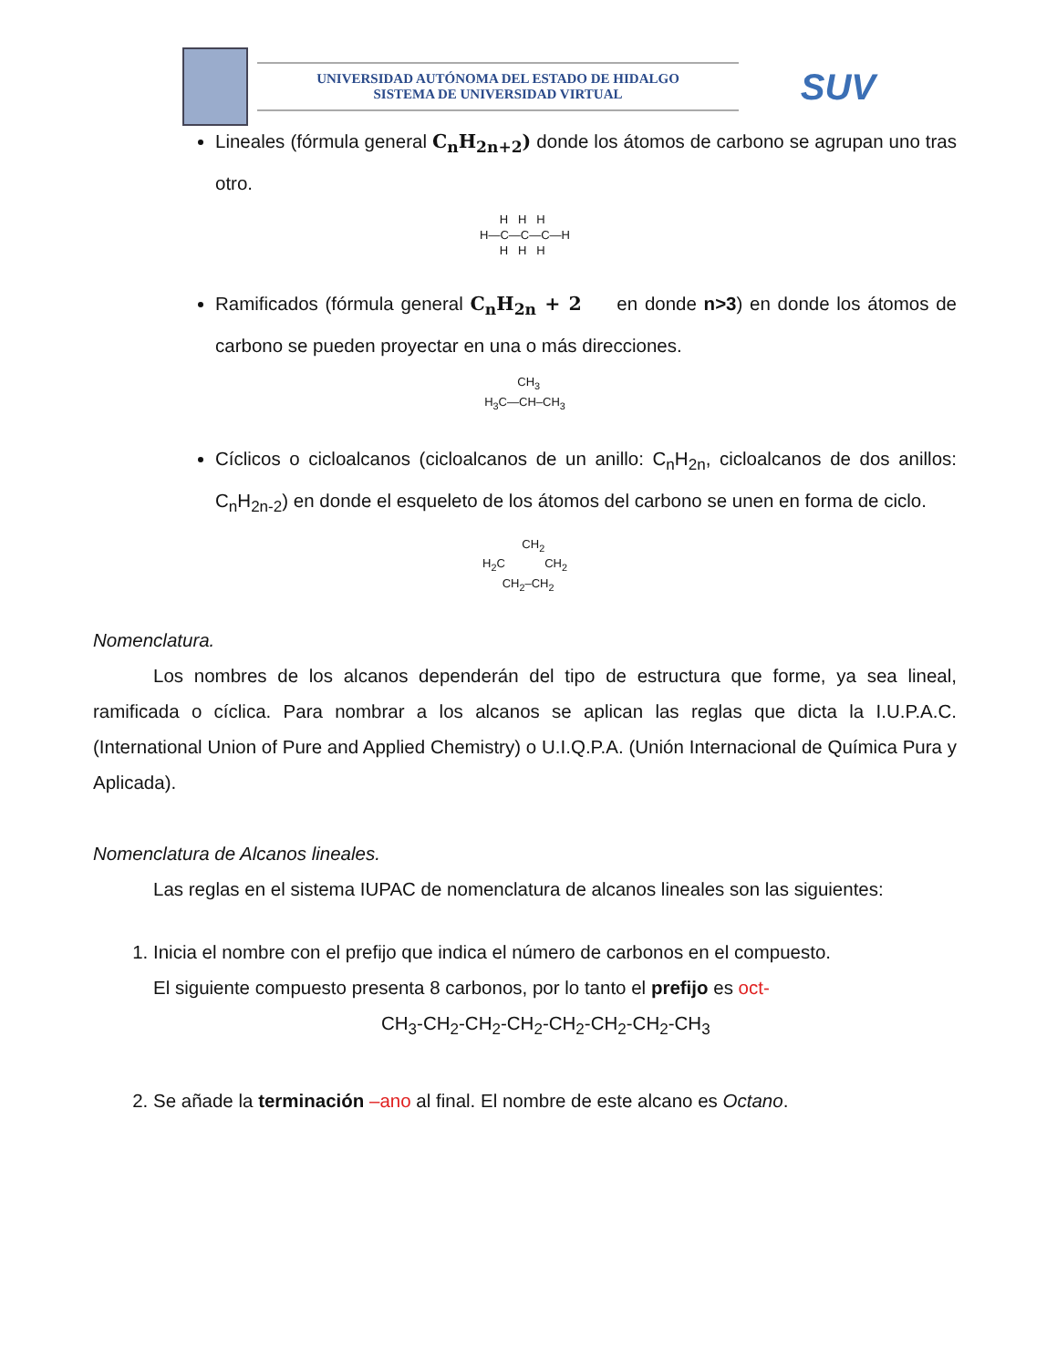UNIVERSIDAD AUTÓNOMA DEL ESTADO DE HIDALGO
SISTEMA DE UNIVERSIDAD VIRTUAL
SUV
Lineales (fórmula general C<sub>n</sub>H<sub>2n+2</sub>) donde los átomos de carbono se agrupan uno tras otro.
      H   H   H
H—C—C—C—H
      H   H   H
Ramificados (fórmula general C<sub>n</sub>H<sub>2n</sub> + 2 en donde n>3) en donde los átomos de carbono se pueden proyectar en una o más direcciones.
          CH3
H3C—CH–CH3
Cíclicos o cicloalcanos (cicloalcanos de un anillo: C<sub>n</sub>H<sub>2n</sub>, cicloalcanos de dos anillos: C<sub>n</sub>H<sub>2n-2</sub>) en donde el esqueleto de los átomos del carbono se unen en forma de ciclo.
            CH2
H2C            CH2
      CH2–CH2
Nomenclatura.
Los nombres de los alcanos dependerán del tipo de estructura que forme, ya sea lineal, ramificada o cíclica. Para nombrar a los alcanos se aplican las reglas que dicta la I.U.P.A.C. (International Union of Pure and Applied Chemistry) o U.I.Q.P.A. (Unión Internacional de Química Pura y Aplicada).
Nomenclatura de Alcanos lineales.
Las reglas en el sistema IUPAC de nomenclatura de alcanos lineales son las siguientes:
1. Inicia el nombre con el prefijo que indica el número de carbonos en el compuesto.
El siguiente compuesto presenta 8 carbonos, por lo tanto el prefijo es oct-
CH<sub>3</sub>-CH<sub>2</sub>-CH<sub>2</sub>-CH<sub>2</sub>-CH<sub>2</sub>-CH<sub>2</sub>-CH<sub>2</sub>-CH<sub>3</sub>
2. Se añade la terminación –ano al final. El nombre de este alcano es Octano.